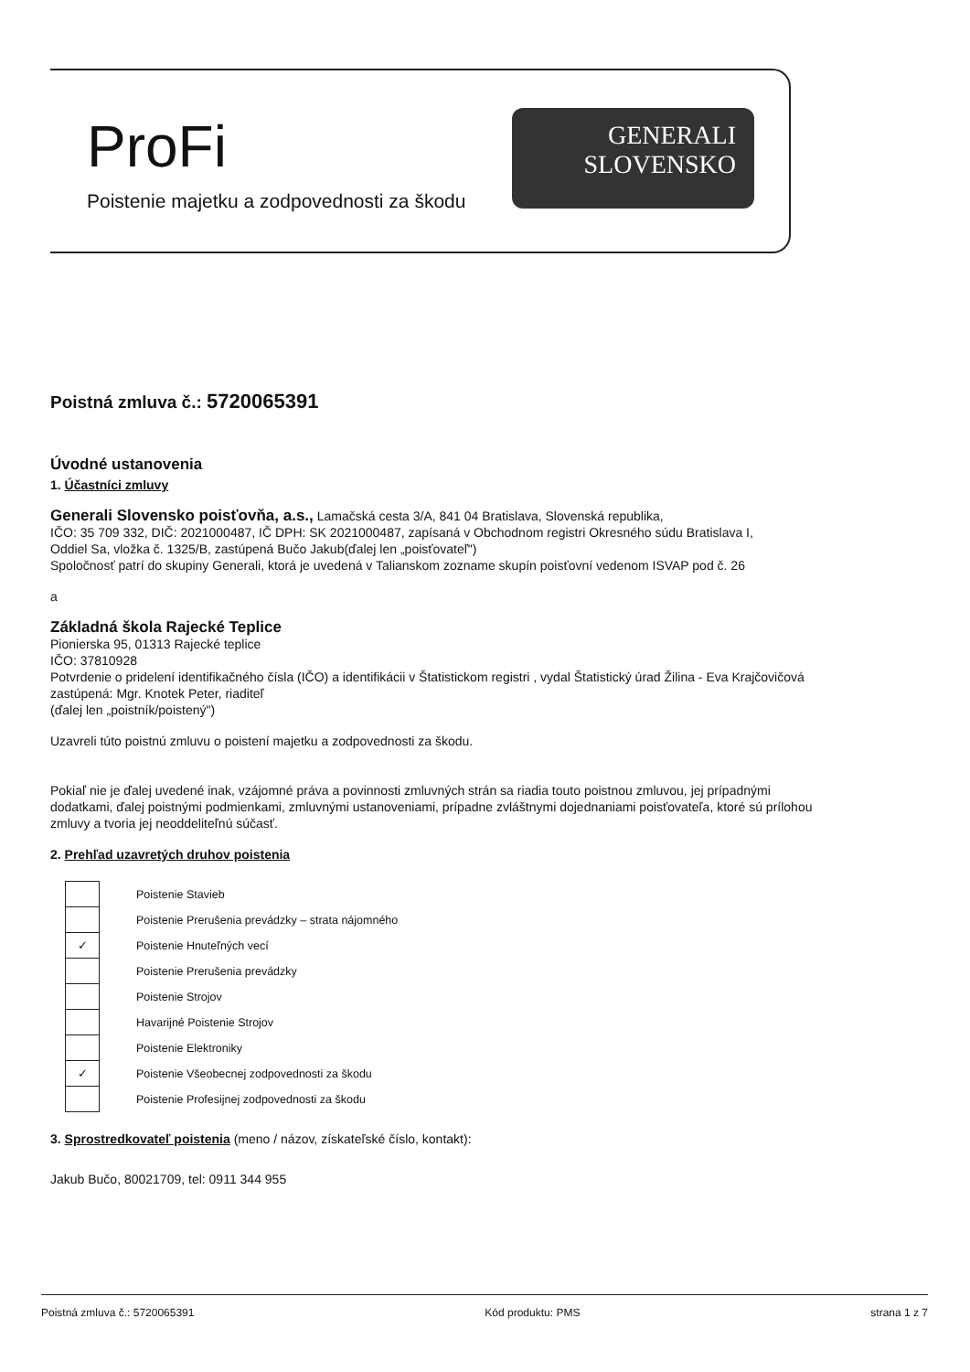ProFi
Poistenie majetku a zodpovednosti za škodu
GENERALI
SLOVENSKO
Poistná zmluva č.: 5720065391
Úvodné ustanovenia
1. Účastníci zmluvy
Generali Slovensko poisťovňa, a.s., Lamačská cesta 3/A, 841 04 Bratislava, Slovenská republika,
IČO: 35 709 332, DIČ: 2021000487, IČ DPH: SK 2021000487, zapísaná v Obchodnom registri Okresného súdu Bratislava I,
Oddiel Sa, vložka č. 1325/B, zastúpená Bučo Jakub(ďalej len „poisťovateľ")
Spoločnosť patrí do skupiny Generali, ktorá je uvedená v Talianskom zozname skupín poisťovní vedenom ISVAP pod č. 26
a
Základná škola Rajecké Teplice
Pionierska 95, 01313 Rajecké teplice
IČO: 37810928
Potvrdenie o pridelení identifikačného čísla (IČO) a identifikácii v Štatistickom registri , vydal Štatistický úrad Žilina - Eva Krajčovičová
zastúpená: Mgr. Knotek Peter, riaditeľ
(ďalej len „poistník/poistený")
Uzavreli túto poistnú zmluvu o poistení majetku a zodpovednosti za škodu.
Pokiaľ nie je ďalej uvedené inak, vzájomné práva a povinnosti zmluvných strán sa riadia touto poistnou zmluvou, jej prípadnými
dodatkami, ďalej poistnými podmienkami, zmluvnými ustanoveniami, prípadne zvláštnymi dojednaniami poisťovateľa, ktoré sú prílohou
zmluvy a tvoria jej neoddeliteľnú súčasť.
2. Prehľad uzavretých druhov poistenia
| | Poistenie Stavieb |
| | Poistenie Prerušenia prevádzky – strata nájomného |
| ✓ | Poistenie Hnuteľných vecí |
| | Poistenie Prerušenia prevádzky |
| | Poistenie Strojov |
| | Havarijné Poistenie Strojov |
| | Poistenie Elektroniky |
| ✓ | Poistenie Všeobecnej zodpovednosti za škodu |
| | Poistenie Profesijnej zodpovednosti za škodu |
3. Sprostredkovateľ poistenia (meno / názov, získateľské číslo, kontakt):
Jakub Bučo, 80021709, tel: 0911 344 955
Poistná zmluva č.: 5720065391 Kód produktu: PMS strana 1 z 7